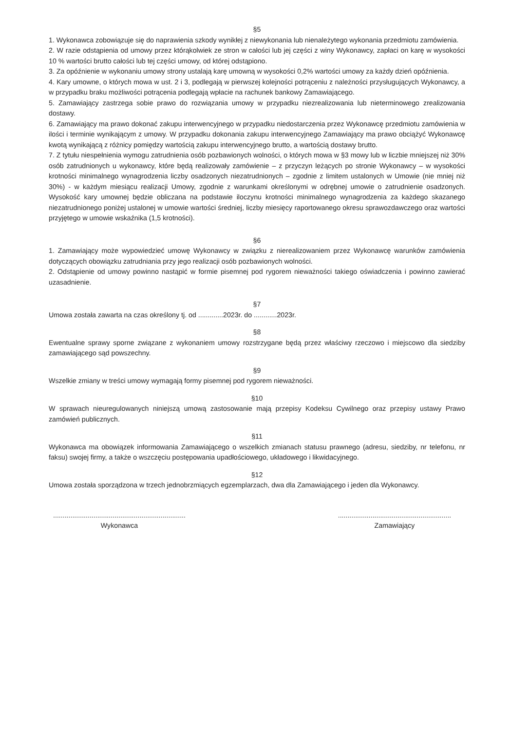§5
1. Wykonawca zobowiązuje się do naprawienia szkody wynikłej z niewykonania lub nienależytego wykonania przedmiotu zamówienia.
2. W razie odstąpienia od umowy przez którąkolwiek ze stron w całości lub jej części z winy Wykonawcy, zapłaci on karę w wysokości 10 % wartości brutto całości lub tej części umowy, od której odstąpiono.
3. Za opóźnienie w wykonaniu umowy strony ustalają karę umowną w wysokości 0,2% wartości umowy za każdy dzień opóźnienia.
4. Kary umowne, o których mowa w ust. 2 i 3, podlegają w pierwszej kolejności potrąceniu z należności przysługujących Wykonawcy, a w przypadku braku możliwości potrącenia podlegają wpłacie na rachunek bankowy Zamawiającego.
5. Zamawiający zastrzega sobie prawo do rozwiązania umowy w przypadku niezrealizowania lub nieterminowego zrealizowania dostawy.
6. Zamawiający ma prawo dokonać zakupu interwencyjnego w przypadku niedostarczenia przez Wykonawcę przedmiotu zamówienia w ilości i terminie wynikającym z umowy. W przypadku dokonania zakupu interwencyjnego Zamawiający ma prawo obciążyć Wykonawcę kwotą wynikającą z różnicy pomiędzy wartością zakupu interwencyjnego brutto, a wartością dostawy brutto.
7. Z tytułu niespełnienia wymogu zatrudnienia osób pozbawionych wolności, o których mowa w §3 mowy lub w liczbie mniejszej niż 30% osób zatrudnionych u wykonawcy, które będą realizowały zamówienie – z przyczyn leżących po stronie Wykonawcy – w wysokości krotności minimalnego wynagrodzenia liczby osadzonych niezatrudnionych – zgodnie z limitem ustalonych w Umowie (nie mniej niż 30%) - w każdym miesiącu realizacji Umowy, zgodnie z warunkami określonymi w odrębnej umowie o zatrudnienie osadzonych. Wysokość kary umownej będzie obliczana na podstawie iloczynu krotności minimalnego wynagrodzenia za każdego skazanego niezatrudnionego poniżej ustalonej w umowie wartości średniej, liczby miesięcy raportowanego okresu sprawozdawczego oraz wartości przyjętego w umowie wskaźnika (1,5 krotności).
§6
1. Zamawiający może wypowiedzieć umowę Wykonawcy w związku z nierealizowaniem przez Wykonawcę warunków zamówienia dotyczących obowiązku zatrudniania przy jego realizacji osób pozbawionych wolności.
2. Odstąpienie od umowy powinno nastąpić w formie pisemnej pod rygorem nieważności takiego oświadczenia i powinno zawierać uzasadnienie.
§7
Umowa została zawarta na czas określony tj. od .............2023r. do ............2023r.
§8
Ewentualne sprawy sporne związane z wykonaniem umowy rozstrzygane będą przez właściwy rzeczowo i miejscowo dla siedziby zamawiającego sąd powszechny.
§9
Wszelkie zmiany w treści umowy wymagają formy pisemnej pod rygorem nieważności.
§10
W sprawach nieuregulowanych niniejszą umową zastosowanie mają przepisy Kodeksu Cywilnego oraz przepisy ustawy Prawo zamówień publicznych.
§11
Wykonawca ma obowiązek informowania Zamawiającego o wszelkich zmianach statusu prawnego (adresu, siedziby, nr telefonu, nr faksu) swojej firmy, a także o wszczęciu postępowania upadłościowego, układowego i likwidacyjnego.
§12
Umowa została sporządzona w trzech jednobrzmiących egzemplarzach, dwa dla Zamawiającego i jeden dla Wykonawcy.
.....................................................................
Wykonawca
...........................................................
Zamawiający